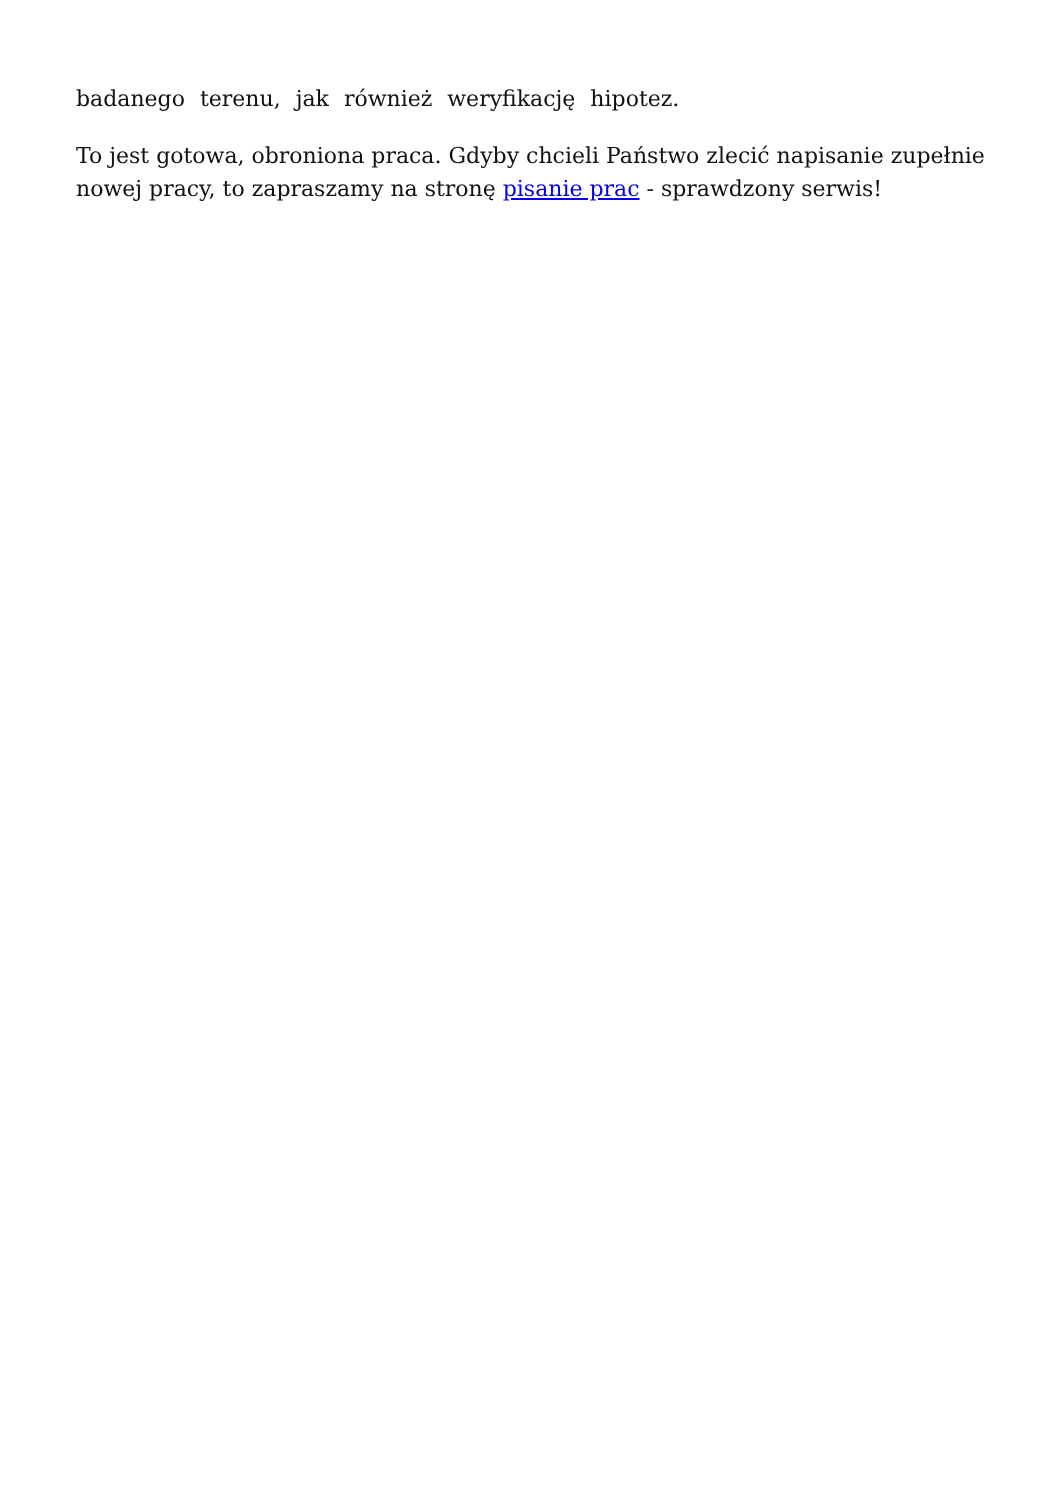badanego terenu, jak również weryfikację hipotez.
To jest gotowa, obroniona praca. Gdyby chcieli Państwo zlecić napisanie zupełnie nowej pracy, to zapraszamy na stronę pisanie prac - sprawdzony serwis!